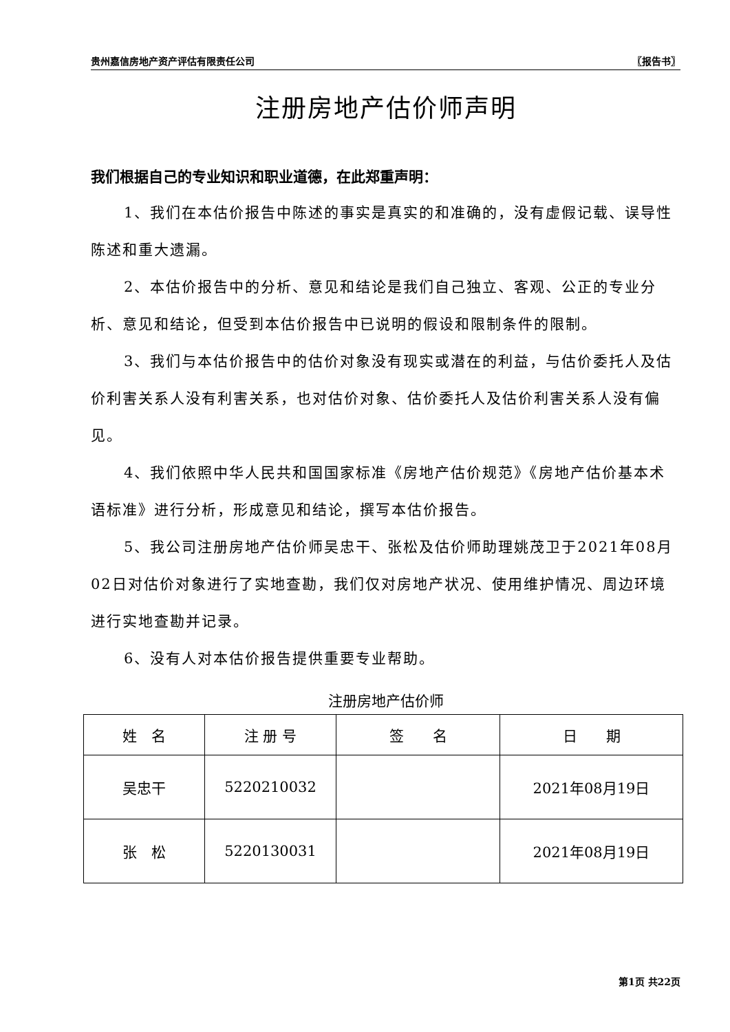贵州嘉信房地产资产评估有限责任公司 〖报告书〗
注册房地产估价师声明
我们根据自己的专业知识和职业道德，在此郑重声明：
1、我们在本估价报告中陈述的事实是真实的和准确的，没有虚假记载、误导性陈述和重大遗漏。
2、本估价报告中的分析、意见和结论是我们自己独立、客观、公正的专业分析、意见和结论，但受到本估价报告中已说明的假设和限制条件的限制。
3、我们与本估价报告中的估价对象没有现实或潜在的利益，与估价委托人及估价利害关系人没有利害关系，也对估价对象、估价委托人及估价利害关系人没有偏见。
4、我们依照中华人民共和国国家标准《房地产估价规范》《房地产估价基本术语标准》进行分析，形成意见和结论，撰写本估价报告。
5、我公司注册房地产估价师吴忠干、张松及估价师助理姚茂卫于2021年08月02日对估价对象进行了实地查勘，我们仅对房地产状况、使用维护情况、周边环境进行实地查勘并记录。
6、没有人对本估价报告提供重要专业帮助。
注册房地产估价师
| 姓 名 | 注 册 号 | 签 名 | 日 期 |
| --- | --- | --- | --- |
| 吴忠干 | 5220210032 | | 2021年08月19日 |
| 张 松 | 5220130031 | | 2021年08月19日 |
第1页 共22页